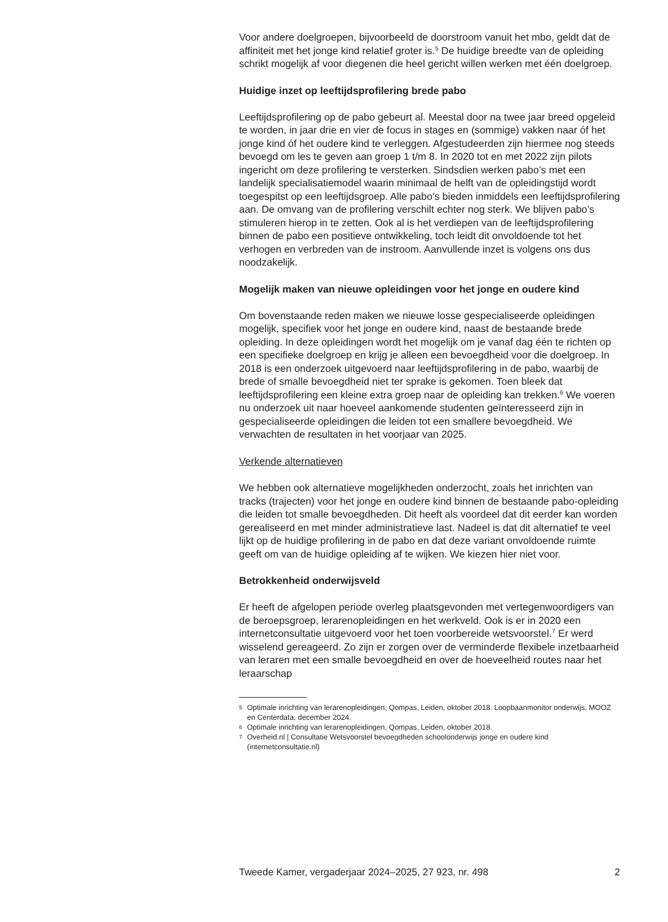Voor andere doelgroepen, bijvoorbeeld de doorstroom vanuit het mbo, geldt dat de affiniteit met het jonge kind relatief groter is.<sup>5</sup> De huidige breedte van de opleiding schrikt mogelijk af voor diegenen die heel gericht willen werken met één doelgroep.
Huidige inzet op leeftijdsprofilering brede pabo
Leeftijdsprofilering op de pabo gebeurt al. Meestal door na twee jaar breed opgeleid te worden, in jaar drie en vier de focus in stages en (sommige) vakken naar óf het jonge kind óf het oudere kind te verleggen. Afgestudeerden zijn hiermee nog steeds bevoegd om les te geven aan groep 1 t/m 8. In 2020 tot en met 2022 zijn pilots ingericht om deze profilering te versterken. Sindsdien werken pabo’s met een landelijk specialisatiemodel waarin minimaal de helft van de opleidingstijd wordt toegespitst op een leeftijdsgroep. Alle pabo’s bieden inmiddels een leeftijdsprofilering aan. De omvang van de profilering verschilt echter nog sterk. We blijven pabo’s stimuleren hierop in te zetten. Ook al is het verdiepen van de leeftijdsprofilering binnen de pabo een positieve ontwikkeling, toch leidt dit onvoldoende tot het verhogen en verbreden van de instroom. Aanvullende inzet is volgens ons dus noodzakelijk.
Mogelijk maken van nieuwe opleidingen voor het jonge en oudere kind
Om bovenstaande reden maken we nieuwe losse gespecialiseerde opleidingen mogelijk, specifiek voor het jonge en oudere kind, naast de bestaande brede opleiding. In deze opleidingen wordt het mogelijk om je vanaf dag één te richten op een specifieke doelgroep en krijg je alleen een bevoegdheid voor die doelgroep. In 2018 is een onderzoek uitgevoerd naar leeftijdsprofilering in de pabo, waarbij de brede of smalle bevoegdheid niet ter sprake is gekomen. Toen bleek dat leeftijdsprofilering een kleine extra groep naar de opleiding kan trekken.<sup>6</sup> We voeren nu onderzoek uit naar hoeveel aankomende studenten geïnteresseerd zijn in gespecialiseerde opleidingen die leiden tot een smallere bevoegdheid. We verwachten de resultaten in het voorjaar van 2025.
Verkende alternatieven
We hebben ook alternatieve mogelijkheden onderzocht, zoals het inrichten van tracks (trajecten) voor het jonge en oudere kind binnen de bestaande pabo-opleiding die leiden tot smalle bevoegdheden. Dit heeft als voordeel dat dit eerder kan worden gerealiseerd en met minder administratieve last. Nadeel is dat dit alternatief te veel lijkt op de huidige profilering in de pabo en dat deze variant onvoldoende ruimte geeft om van de huidige opleiding af te wijken. We kiezen hier niet voor.
Betrokkenheid onderwijsveld
Er heeft de afgelopen periode overleg plaatsgevonden met vertegenwoordigers van de beroepsgroep, lerarenopleidingen en het werkveld. Ook is er in 2020 een internetconsultatie uitgevoerd voor het toen voorbereide wetsvoorstel.<sup>7</sup> Er werd wisselend gereageerd. Zo zijn er zorgen over de verminderde flexibele inzetbaarheid van leraren met een smalle bevoegdheid en over de hoeveelheid routes naar het leraarschap
5
Optimale inrichting van lerarenopleidingen, Qompas, Leiden, oktober 2018. Loopbaanmonitor onderwijs, MOOZ en Centerdata, december 2024.
6
Optimale inrichting van lerarenopleidingen, Qompas, Leiden, oktober 2018.
7
Overheid.nl | Consultatie Wetsvoorstel bevoegdheden schoolonderwijs jonge en oudere kind (internetconsultatie.nl)
Tweede Kamer, vergaderjaar 2024–2025, 27 923, nr. 498 2